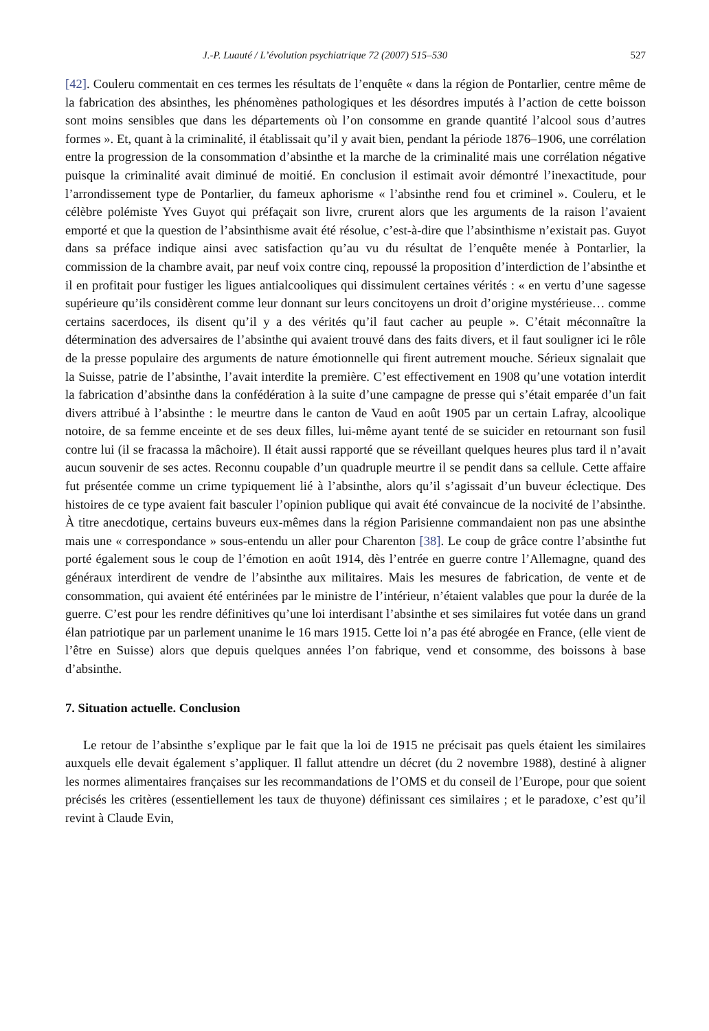J.-P. Luauté / L’évolution psychiatrique 72 (2007) 515–530 527
[42]. Couleru commentait en ces termes les résultats de l’enquête « dans la région de Pontarlier, centre même de la fabrication des absinthes, les phénomènes pathologiques et les désordres imputés à l’action de cette boisson sont moins sensibles que dans les départements où l’on consomme en grande quantité l’alcool sous d’autres formes ». Et, quant à la criminalité, il établissait qu’il y avait bien, pendant la période 1876–1906, une corrélation entre la progression de la consommation d’absinthe et la marche de la criminalité mais une corrélation négative puisque la criminalité avait diminué de moitié. En conclusion il estimait avoir démontré l’inexactitude, pour l’arrondissement type de Pontarlier, du fameux aphorisme « l’absinthe rend fou et criminel ». Couleru, et le célèbre polémiste Yves Guyot qui préfaçait son livre, crurent alors que les arguments de la raison l’avaient emporté et que la question de l’absinthisme avait été résolue, c’est-à-dire que l’absinthisme n’existait pas. Guyot dans sa préface indique ainsi avec satisfaction qu’au vu du résultat de l’enquête menée à Pontarlier, la commission de la chambre avait, par neuf voix contre cinq, repoussé la proposition d’interdiction de l’absinthe et il en profitait pour fustiger les ligues antialcooliques qui dissimulent certaines vérités : « en vertu d’une sagesse supérieure qu’ils considèrent comme leur donnant sur leurs concitoyens un droit d’origine mystérieuse… comme certains sacerdoces, ils disent qu’il y a des vérités qu’il faut cacher au peuple ». C’était méconnaître la détermination des adversaires de l’absinthe qui avaient trouvé dans des faits divers, et il faut souligner ici le rôle de la presse populaire des arguments de nature émotionnelle qui firent autrement mouche. Sérieux signalait que la Suisse, patrie de l’absinthe, l’avait interdite la première. C’est effectivement en 1908 qu’une votation interdit la fabrication d’absinthe dans la confédération à la suite d’une campagne de presse qui s’était emparée d’un fait divers attribué à l’absinthe : le meurtre dans le canton de Vaud en août 1905 par un certain Lafray, alcoolique notoire, de sa femme enceinte et de ses deux filles, lui-même ayant tenté de se suicider en retournant son fusil contre lui (il se fracassa la mâchoire). Il était aussi rapporté que se réveillant quelques heures plus tard il n’avait aucun souvenir de ses actes. Reconnu coupable d’un quadruple meurtre il se pendit dans sa cellule. Cette affaire fut présentée comme un crime typiquement lié à l’absinthe, alors qu’il s’agissait d’un buveur éclectique. Des histoires de ce type avaient fait basculer l’opinion publique qui avait été convaincue de la nocivité de l’absinthe. À titre anecdotique, certains buveurs eux-mêmes dans la région Parisienne commandaient non pas une absinthe mais une « correspondance » sous-entendu un aller pour Charenton [38]. Le coup de grâce contre l’absinthe fut porté également sous le coup de l’émotion en août 1914, dès l’entrée en guerre contre l’Allemagne, quand des généraux interdirent de vendre de l’absinthe aux militaires. Mais les mesures de fabrication, de vente et de consommation, qui avaient été entérinées par le ministre de l’intérieur, n’étaient valables que pour la durée de la guerre. C’est pour les rendre définitives qu’une loi interdisant l’absinthe et ses similaires fut votée dans un grand élan patriotique par un parlement unanime le 16 mars 1915. Cette loi n’a pas été abrogée en France, (elle vient de l’être en Suisse) alors que depuis quelques années l’on fabrique, vend et consomme, des boissons à base d’absinthe.
7. Situation actuelle. Conclusion
Le retour de l’absinthe s’explique par le fait que la loi de 1915 ne précisait pas quels étaient les similaires auxquels elle devait également s’appliquer. Il fallut attendre un décret (du 2 novembre 1988), destiné à aligner les normes alimentaires françaises sur les recommandations de l’OMS et du conseil de l’Europe, pour que soient précisés les critères (essentiellement les taux de thuyone) définissant ces similaires ; et le paradoxe, c’est qu’il revint à Claude Evin,